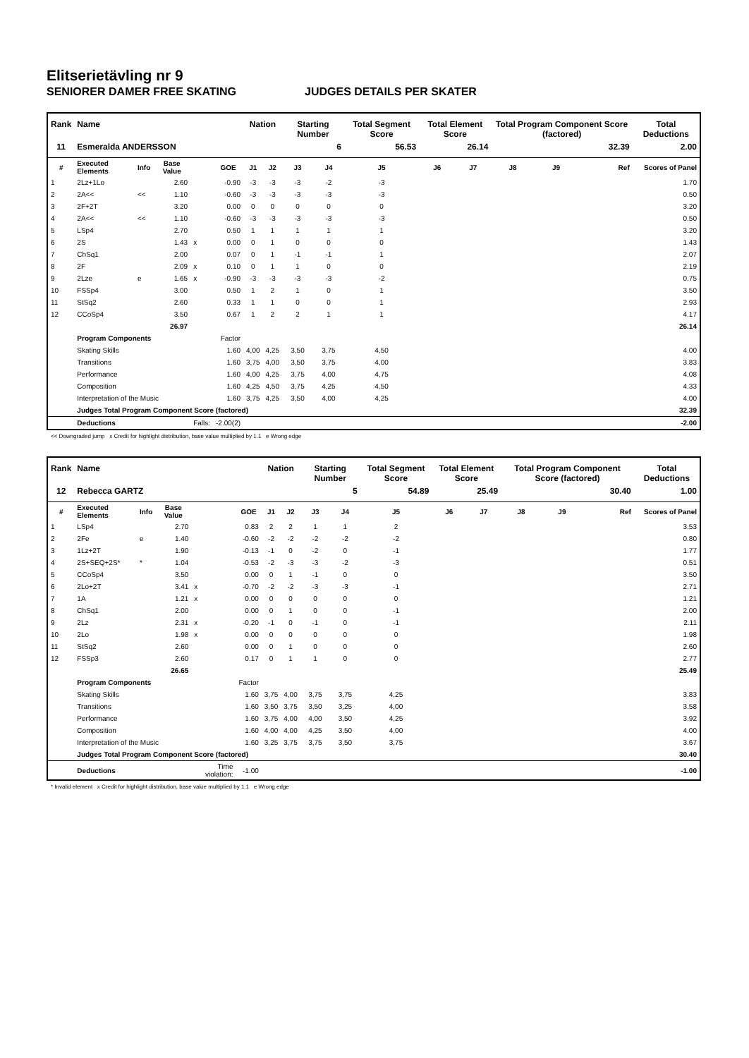Elitserietävling nr 9
SENIORER DAMER FREE SKATING JUDGES DETAILS PER SKATER
| Rank | Name | | | | | Nation | | Starting Number | | Total Segment Score | Total Element Score | | Total Program Component Score (factored) | | | Total Deductions |
| --- | --- | --- | --- | --- | --- | --- | --- | --- | --- | --- | --- | --- | --- | --- | --- | --- |
| 11 | Esmeralda ANDERSSON | | | | | | | 6 | | 56.53 | 26.14 | | 32.39 | | | 2.00 |
| # | Executed Elements | Info | Base Value | | GOE | J1 | J2 | J3 | J4 | J5 | J6 | J7 | J8 | J9 | Ref | Scores of Panel |
| 1 | 2Lz+1Lo | | 2.60 | | -0.90 | -3 | -3 | -3 | -2 | -3 | | | | | | 1.70 |
| 2 | 2A<< | << | 1.10 | | -0.60 | -3 | -3 | -3 | -3 | -3 | | | | | | 0.50 |
| 3 | 2F+2T | | 3.20 | | 0.00 | 0 | 0 | 0 | 0 | 0 | | | | | | 3.20 |
| 4 | 2A<< | << | 1.10 | | -0.60 | -3 | -3 | -3 | -3 | -3 | | | | | | 0.50 |
| 5 | LSp4 | | 2.70 | | 0.50 | 1 | 1 | 1 | 1 | 1 | | | | | | 3.20 |
| 6 | 2S | | 1.43 | x | 0.00 | 0 | 1 | 0 | 0 | 0 | | | | | | 1.43 |
| 7 | ChSq1 | | 2.00 | | 0.07 | 0 | 1 | -1 | -1 | 1 | | | | | | 2.07 |
| 8 | 2F | | 2.09 | x | 0.10 | 0 | 1 | 1 | 0 | 0 | | | | | | 2.19 |
| 9 | 2Lze | e | 1.65 | x | -0.90 | -3 | -3 | -3 | -3 | -2 | | | | | | 0.75 |
| 10 | FSSp4 | | 3.00 | | 0.50 | 1 | 2 | 1 | 0 | 1 | | | | | | 3.50 |
| 11 | StSq2 | | 2.60 | | 0.33 | 1 | 1 | 0 | 0 | 1 | | | | | | 2.93 |
| 12 | CCoSp4 | | 3.50 | | 0.67 | 1 | 2 | 2 | 1 | 1 | | | | | | 4.17 |
| | | | 26.97 | | | | | | | | | | | | | 26.14 |
| | Program Components | | | | Factor | | | | | | | | | | | |
| | Skating Skills | | | | 1.60 | 4,00 | 4,25 | 3,50 | 3,75 | 4,50 | | | | | | 4.00 |
| | Transitions | | | | 1.60 | 3,75 | 4,00 | 3,50 | 3,75 | 4,00 | | | | | | 3.83 |
| | Performance | | | | 1.60 | 4,00 | 4,25 | 3,75 | 4,00 | 4,75 | | | | | | 4.08 |
| | Composition | | | | 1.60 | 4,25 | 4,50 | 3,75 | 4,25 | 4,50 | | | | | | 4.33 |
| | Interpretation of the Music | | | | 1.60 | 3,75 | 4,25 | 3,50 | 4,00 | 4,25 | | | | | | 4.00 |
| | Judges Total Program Component Score (factored) | | | | | | | | | | | | | | | 32.39 |
| | Deductions | | | Falls: | -2.00(2) | | | | | | | | | | | -2.00 |
<< Downgraded jump x Credit for highlight distribution, base value multiplied by 1.1 e Wrong edge
| Rank | Name | | | | | Nation | | Starting Number | | Total Segment Score | Total Element Score | | Total Program Component Score (factored) | | | Total Deductions |
| --- | --- | --- | --- | --- | --- | --- | --- | --- | --- | --- | --- | --- | --- | --- | --- | --- |
| 12 | Rebecca GARTZ | | | | | | | 5 | | 54.89 | 25.49 | | 30.40 | | | 1.00 |
| # | Executed Elements | Info | Base Value | | GOE | J1 | J2 | J3 | J4 | J5 | J6 | J7 | J8 | J9 | Ref | Scores of Panel |
| 1 | LSp4 | | 2.70 | | 0.83 | 2 | 2 | 1 | 1 | 2 | | | | | | 3.53 |
| 2 | 2Fe | e | 1.40 | | -0.60 | -2 | -2 | -2 | -2 | -2 | | | | | | 0.80 |
| 3 | 1Lz+2T | | 1.90 | | -0.13 | -1 | 0 | -2 | 0 | -1 | | | | | | 1.77 |
| 4 | 2S+SEQ+2S* | * | 1.04 | | -0.53 | -2 | -3 | -3 | -2 | -3 | | | | | | 0.51 |
| 5 | CCoSp4 | | 3.50 | | 0.00 | 0 | 1 | -1 | 0 | 0 | | | | | | 3.50 |
| 6 | 2Lo+2T | | 3.41 | x | -0.70 | -2 | -2 | -3 | -3 | -1 | | | | | | 2.71 |
| 7 | 1A | | 1.21 | x | 0.00 | 0 | 0 | 0 | 0 | 0 | | | | | | 1.21 |
| 8 | ChSq1 | | 2.00 | | 0.00 | 0 | 1 | 0 | 0 | -1 | | | | | | 2.00 |
| 9 | 2Lz | | 2.31 | x | -0.20 | -1 | 0 | -1 | 0 | -1 | | | | | | 2.11 |
| 10 | 2Lo | | 1.98 | x | 0.00 | 0 | 0 | 0 | 0 | 0 | | | | | | 1.98 |
| 11 | StSq2 | | 2.60 | | 0.00 | 0 | 1 | 0 | 0 | 0 | | | | | | 2.60 |
| 12 | FSSp3 | | 2.60 | | 0.17 | 0 | 1 | 1 | 0 | 0 | | | | | | 2.77 |
| | | | 26.65 | | | | | | | | | | | | | 25.49 |
| | Program Components | | | | Factor | | | | | | | | | | | |
| | Skating Skills | | | | 1.60 | 3,75 | 4,00 | 3,75 | 3,75 | 4,25 | | | | | | 3.83 |
| | Transitions | | | | 1.60 | 3,50 | 3,75 | 3,50 | 3,25 | 4,00 | | | | | | 3.58 |
| | Performance | | | | 1.60 | 3,75 | 4,00 | 4,00 | 3,50 | 4,25 | | | | | | 3.92 |
| | Composition | | | | 1.60 | 4,00 | 4,00 | 4,25 | 3,50 | 4,00 | | | | | | 4.00 |
| | Interpretation of the Music | | | | 1.60 | 3,25 | 3,75 | 3,75 | 3,50 | 3,75 | | | | | | 3.67 |
| | Judges Total Program Component Score (factored) | | | | | | | | | | | | | | | 30.40 |
| | Deductions | | | Time violation: | -1.00 | | | | | | | | | | | -1.00 |
* Invalid element x Credit for highlight distribution, base value multiplied by 1.1 e Wrong edge